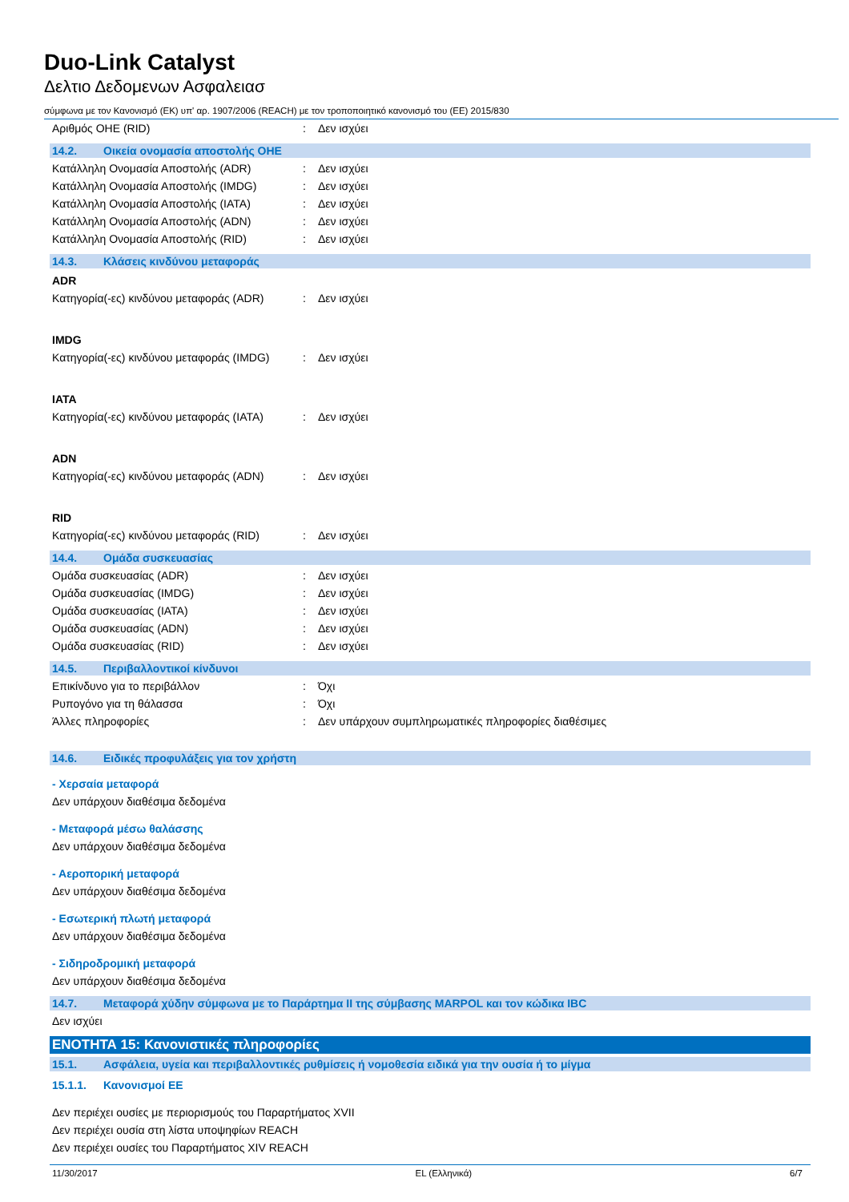Duo-Link Catalyst
Δελτιο Δεδομενων Ασφαλειασ
σύμφωνα με τον Κανονισμό (ΕΚ) υπ' αρ. 1907/2006 (REACH) με τον τροποποιητικό κανονισμό του (ΕΕ) 2015/830
Αριθμός ΟΗΕ (RID): Δεν ισχύει
14.2. Οικεία ονομασία αποστολής ΟΗΕ
Κατάλληλη Ονομασία Αποστολής (ADR): Δεν ισχύει
Κατάλληλη Ονομασία Αποστολής (IMDG): Δεν ισχύει
Κατάλληλη Ονομασία Αποστολής (IATA): Δεν ισχύει
Κατάλληλη Ονομασία Αποστολής (ADN): Δεν ισχύει
Κατάλληλη Ονομασία Αποστολής (RID): Δεν ισχύει
14.3. Κλάσεις κινδύνου μεταφοράς
ADR
Κατηγορία(-ες) κινδύνου μεταφοράς (ADR): Δεν ισχύει
IMDG
Κατηγορία(-ες) κινδύνου μεταφοράς (IMDG): Δεν ισχύει
IATA
Κατηγορία(-ες) κινδύνου μεταφοράς (IATA): Δεν ισχύει
ADN
Κατηγορία(-ες) κινδύνου μεταφοράς (ADN): Δεν ισχύει
RID
Κατηγορία(-ες) κινδύνου μεταφοράς (RID): Δεν ισχύει
14.4. Ομάδα συσκευασίας
Ομάδα συσκευασίας (ADR): Δεν ισχύει
Ομάδα συσκευασίας (IMDG): Δεν ισχύει
Ομάδα συσκευασίας (IATA): Δεν ισχύει
Ομάδα συσκευασίας (ADN): Δεν ισχύει
Ομάδα συσκευασίας (RID): Δεν ισχύει
14.5. Περιβαλλοντικοί κίνδυνοι
Επικίνδυνο για το περιβάλλον: Όχι
Ρυπογόνο για τη θάλασσα: Όχι
Άλλες πληροφορίες: Δεν υπάρχουν συμπληρωματικές πληροφορίες διαθέσιμες
14.6. Ειδικές προφυλάξεις για τον χρήστη
- Χερσαία μεταφορά
Δεν υπάρχουν διαθέσιμα δεδομένα
- Μεταφορά μέσω θαλάσσης
Δεν υπάρχουν διαθέσιμα δεδομένα
- Αεροπορική μεταφορά
Δεν υπάρχουν διαθέσιμα δεδομένα
- Εσωτερική πλωτή μεταφορά
Δεν υπάρχουν διαθέσιμα δεδομένα
- Σιδηροδρομική μεταφορά
Δεν υπάρχουν διαθέσιμα δεδομένα
14.7. Μεταφορά χύδην σύμφωνα με το Παράρτημα II της σύμβασης MARPOL και τον κώδικα IBC
Δεν ισχύει
ΕΝΟΤΗΤΑ 15: Κανονιστικές πληροφορίες
15.1. Ασφάλεια, υγεία και περιβαλλοντικές ρυθμίσεις ή νομοθεσία ειδικά για την ουσία ή το μίγμα
15.1.1. Κανονισμοί ΕΕ
Δεν περιέχει ουσίες με περιορισμούς του Παραρτήματος XVII
Δεν περιέχει ουσία στη λίστα υποψηφίων REACH
Δεν περιέχει ουσίες του Παραρτήματος XIV REACH
11/30/2017 EL (Ελληνικά) 6/7